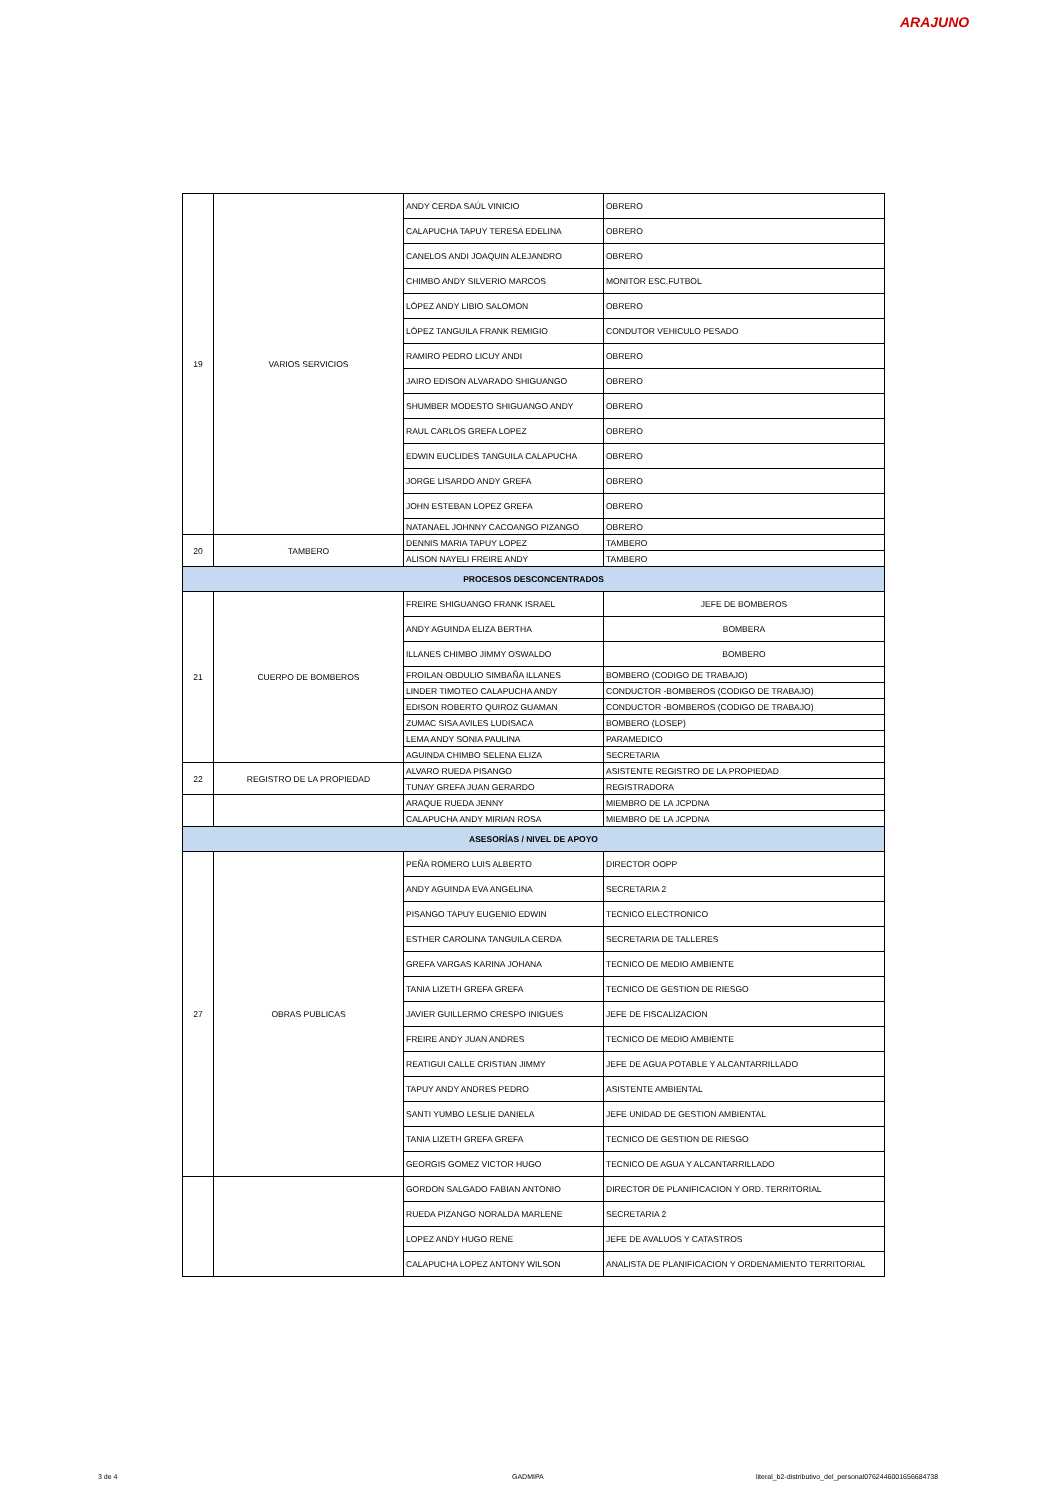ARAJUNO
| 19 | VARIOS SERVICIOS | ANDY CERDA SAÚL VINICIO | OBRERO |
| | | CALAPUCHA TAPUY TERESA EDELINA | OBRERO |
| | | CANELOS ANDI JOAQUIN ALEJANDRO | OBRERO |
| | | CHIMBO ANDY SILVERIO MARCOS | MONITOR ESC.FUTBOL |
| | | LÓPEZ ANDY LIBIO SALOMON | OBRERO |
| | | LÓPEZ TANGUILA FRANK REMIGIO | CONDUTOR VEHICULO PESADO |
| | | RAMIRO PEDRO LICUY ANDI | OBRERO |
| | | JAIRO EDISON ALVARADO SHIGUANGO | OBRERO |
| | | SHUMBER MODESTO SHIGUANGO ANDY | OBRERO |
| | | RAUL CARLOS GREFA LOPEZ | OBRERO |
| | | EDWIN EUCLIDES TANGUILA CALAPUCHA | OBRERO |
| | | JORGE LISARDO ANDY GREFA | OBRERO |
| | | JOHN ESTEBAN LOPEZ GREFA | OBRERO |
| | | NATANAEL JOHNNY CACOANGO PIZANGO | OBRERO |
| 20 | TAMBERO | DENNIS MARIA TAPUY LOPEZ | TAMBERO |
| | | ALISON NAYELI FREIRE ANDY | TAMBERO |
| PROCESOS DESCONCENTRADOS | | | |
| 21 | CUERPO DE BOMBEROS | FREIRE SHIGUANGO FRANK ISRAEL | JEFE DE BOMBEROS |
| | | ANDY AGUINDA ELIZA BERTHA | BOMBERA |
| | | ILLANES CHIMBO JIMMY OSWALDO | BOMBERO |
| | | FROILAN OBDULIO SIMBAÑA ILLANES | BOMBERO (CODIGO DE TRABAJO) |
| | | LINDER TIMOTEO CALAPUCHA ANDY | CONDUCTOR -BOMBEROS (CODIGO DE TRABAJO) |
| | | EDISON ROBERTO QUIROZ GUAMAN | CONDUCTOR -BOMBEROS (CODIGO DE TRABAJO) |
| | | ZUMAC SISA AVILES LUDISACA | BOMBERO (LOSEP) |
| | | LEMA ANDY SONIA PAULINA | PARAMEDICO |
| | | AGUINDA CHIMBO SELENA ELIZA | SECRETARIA |
| 22 | REGISTRO DE LA PROPIEDAD | ALVARO RUEDA PISANGO | ASISTENTE REGISTRO DE LA PROPIEDAD |
| | | TUNAY GREFA JUAN GERARDO | REGISTRADORA |
| | | ARAQUE RUEDA JENNY | MIEMBRO DE LA JCPDNA |
| | | CALAPUCHA ANDY MIRIAN ROSA | MIEMBRO DE LA JCPDNA |
| ASESORÍAS / NIVEL DE APOYO | | | |
| 27 | OBRAS PUBLICAS | PEÑA ROMERO LUIS ALBERTO | DIRECTOR OOPP |
| | | ANDY AGUINDA EVA ANGELINA | SECRETARIA 2 |
| | | PISANGO TAPUY EUGENIO EDWIN | TECNICO ELECTRONICO |
| | | ESTHER CAROLINA TANGUILA CERDA | SECRETARIA DE TALLERES |
| | | GREFA VARGAS KARINA JOHANA | TECNICO DE MEDIO AMBIENTE |
| | | TANIA LIZETH GREFA GREFA | TECNICO DE GESTION DE RIESGO |
| | | JAVIER GUILLERMO CRESPO INIGUES | JEFE DE FISCALIZACION |
| | | FREIRE ANDY JUAN ANDRES | TECNICO DE MEDIO AMBIENTE |
| | | REATIGUI CALLE CRISTIAN JIMMY | JEFE DE AGUA POTABLE Y ALCANTARRILLADO |
| | | TAPUY ANDY ANDRES PEDRO | ASISTENTE AMBIENTAL |
| | | SANTI YUMBO LESLIE DANIELA | JEFE UNIDAD DE GESTION AMBIENTAL |
| | | TANIA LIZETH GREFA GREFA | TECNICO DE GESTION DE RIESGO |
| | | GEORGIS GOMEZ VICTOR HUGO | TECNICO DE AGUA Y ALCANTARRILLADO |
| | | GORDON SALGADO FABIAN ANTONIO | DIRECTOR DE PLANIFICACION Y ORD. TERRITORIAL |
| | | RUEDA PIZANGO NORALDA MARLENE | SECRETARIA 2 |
| | | LOPEZ ANDY HUGO RENE | JEFE DE AVALUOS Y CATASTROS |
| | | CALAPUCHA LOPEZ ANTONY WILSON | ANALISTA DE PLANIFICACION Y ORDENAMIENTO TERRITORIAL |
3 de 4 GADMIPA
literal_b2-distributivo_del_personal0762446001656684738